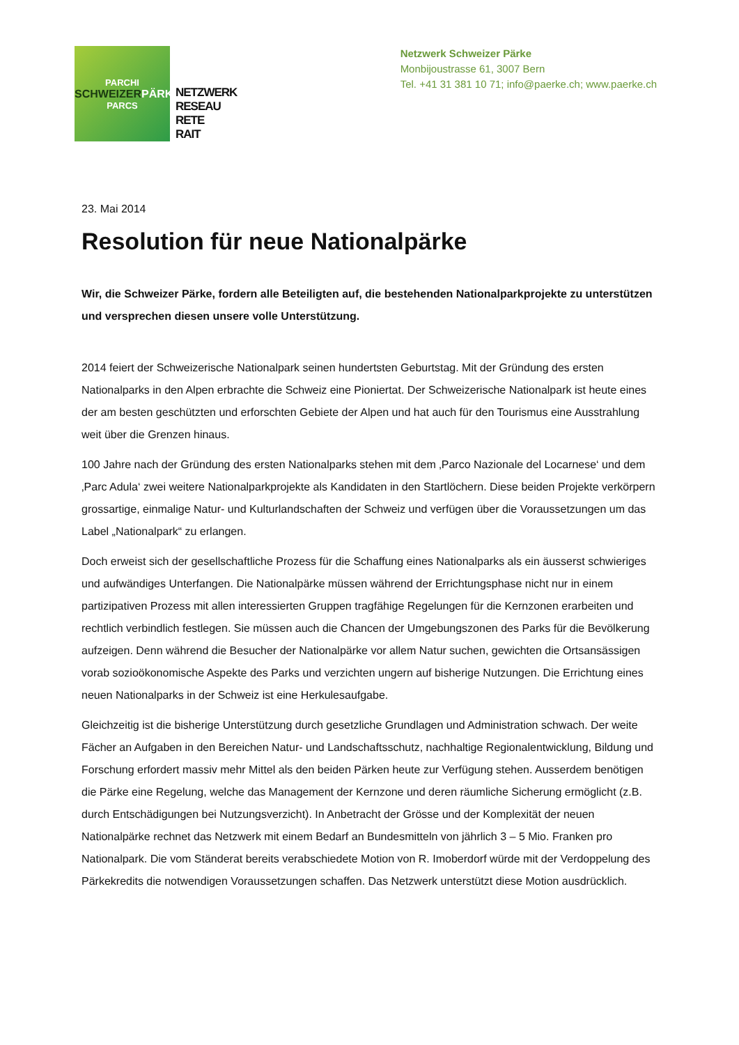PARCHI
SCHWEIZERPÄRKE
PARCS
NETZWERK
RESEAU
RETE
RAIT
Netzwerk Schweizer Pärke
Monbijoustrasse 61, 3007 Bern
Tel. +41 31 381 10 71; info@paerke.ch; www.paerke.ch
23. Mai 2014
Resolution für neue Nationalpärke
Wir, die Schweizer Pärke, fordern alle Beteiligten auf, die bestehenden Nationalparkprojekte zu unterstützen und versprechen diesen unsere volle Unterstützung.
2014 feiert der Schweizerische Nationalpark seinen hundertsten Geburtstag. Mit der Gründung des ersten Nationalparks in den Alpen erbrachte die Schweiz eine Pioniertat. Der Schweizerische Nationalpark ist heute eines der am besten geschützten und erforschten Gebiete der Alpen und hat auch für den Tourismus eine Ausstrahlung weit über die Grenzen hinaus.
100 Jahre nach der Gründung des ersten Nationalparks stehen mit dem ‚Parco Nazionale del Locarnese‘ und dem ‚Parc Adula‘ zwei weitere Nationalparkprojekte als Kandidaten in den Startlöchern. Diese beiden Projekte verkörpern grossartige, einmalige Natur- und Kulturlandschaften der Schweiz und verfügen über die Voraussetzungen um das Label „Nationalpark“ zu erlangen.
Doch erweist sich der gesellschaftliche Prozess für die Schaffung eines Nationalparks als ein äusserst schwieriges und aufwändiges Unterfangen. Die Nationalpärke müssen während der Errichtungsphase nicht nur in einem partizipativen Prozess mit allen interessierten Gruppen tragfähige Regelungen für die Kernzonen erarbeiten und rechtlich verbindlich festlegen. Sie müssen auch die Chancen der Umgebungszonen des Parks für die Bevölkerung aufzeigen. Denn während die Besucher der Nationalpärke vor allem Natur suchen, gewichten die Ortsansässigen vorab sozioökonomische Aspekte des Parks und verzichten ungern auf bisherige Nutzungen. Die Errichtung eines neuen Nationalparks in der Schweiz ist eine Herkulesaufgabe.
Gleichzeitig ist die bisherige Unterstützung durch gesetzliche Grundlagen und Administration schwach. Der weite Fächer an Aufgaben in den Bereichen Natur- und Landschaftsschutz, nachhaltige Regionalentwicklung, Bildung und Forschung erfordert massiv mehr Mittel als den beiden Pärken heute zur Verfügung stehen. Ausserdem benötigen die Pärke eine Regelung, welche das Management der Kernzone und deren räumliche Sicherung ermöglicht (z.B. durch Entschädigungen bei Nutzungsverzicht). In Anbetracht der Grösse und der Komplexität der neuen Nationalpärke rechnet das Netzwerk mit einem Bedarf an Bundesmitteln von jährlich 3 – 5 Mio. Franken pro Nationalpark. Die vom Ständerat bereits verabschiedete Motion von R. Imoberdorf würde mit der Verdoppelung des Pärkekredits die notwendigen Voraussetzungen schaffen. Das Netzwerk unterstützt diese Motion ausdrücklich.